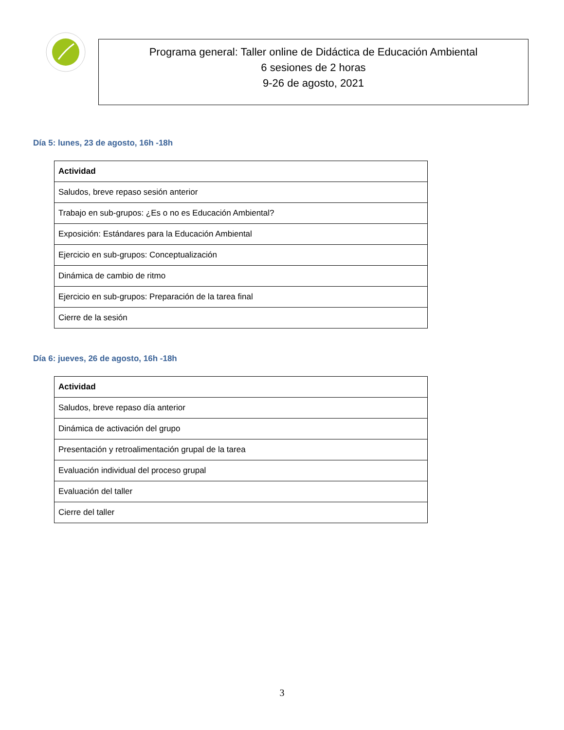Programa general: Taller online de Didáctica de Educación Ambiental
6 sesiones de 2 horas
9-26 de agosto, 2021
Día 5: lunes, 23 de agosto, 16h -18h
| Actividad |
| --- |
| Saludos, breve repaso sesión anterior |
| Trabajo en sub-grupos: ¿Es o no es Educación Ambiental? |
| Exposición: Estándares para la Educación Ambiental |
| Ejercicio en sub-grupos: Conceptualización |
| Dinámica de cambio de ritmo |
| Ejercicio en sub-grupos: Preparación de la tarea final |
| Cierre de la sesión |
Día 6: jueves, 26 de agosto, 16h -18h
| Actividad |
| --- |
| Saludos, breve repaso día anterior |
| Dinámica de activación del grupo |
| Presentación y retroalimentación grupal de la tarea |
| Evaluación individual del proceso grupal |
| Evaluación del taller |
| Cierre del taller |
3